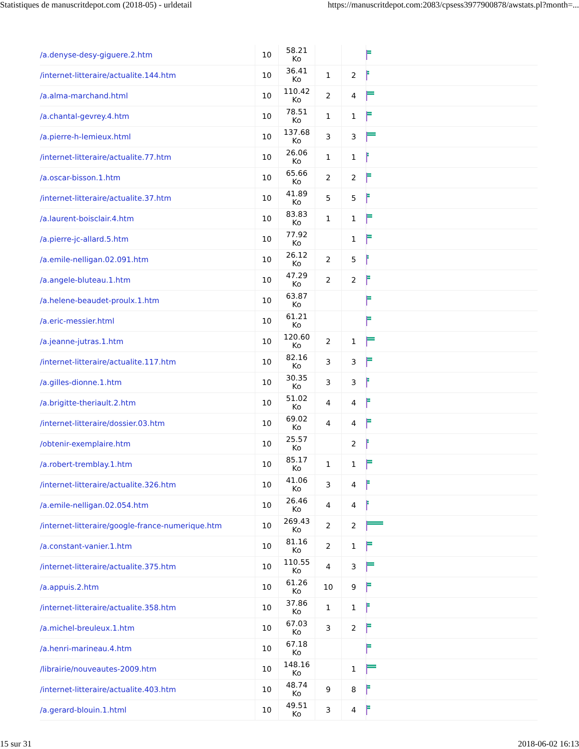Statistiques de manuscritdepot.com (2018-05) - urldetail https://manuscritdepot.com:2083/cpsess3977900878/awstats.pl?month=...
| /a.denyse-desy-giguere.2.htm | 10 | 58.21 Ko | | | |
| /internet-litteraire/actualite.144.htm | 10 | 36.41 Ko | 1 | 2 | |
| /a.alma-marchand.html | 10 | 110.42 Ko | 2 | 4 | |
| /a.chantal-gevrey.4.htm | 10 | 78.51 Ko | 1 | 1 | |
| /a.pierre-h-lemieux.html | 10 | 137.68 Ko | 3 | 3 | |
| /internet-litteraire/actualite.77.htm | 10 | 26.06 Ko | 1 | 1 | |
| /a.oscar-bisson.1.htm | 10 | 65.66 Ko | 2 | 2 | |
| /internet-litteraire/actualite.37.htm | 10 | 41.89 Ko | 5 | 5 | |
| /a.laurent-boisclair.4.htm | 10 | 83.83 Ko | 1 | 1 | |
| /a.pierre-jc-allard.5.htm | 10 | 77.92 Ko | | 1 | |
| /a.emile-nelligan.02.091.htm | 10 | 26.12 Ko | 2 | 5 | |
| /a.angele-bluteau.1.htm | 10 | 47.29 Ko | 2 | 2 | |
| /a.helene-beaudet-proulx.1.htm | 10 | 63.87 Ko | | | |
| /a.eric-messier.html | 10 | 61.21 Ko | | | |
| /a.jeanne-jutras.1.htm | 10 | 120.60 Ko | 2 | 1 | |
| /internet-litteraire/actualite.117.htm | 10 | 82.16 Ko | 3 | 3 | |
| /a.gilles-dionne.1.htm | 10 | 30.35 Ko | 3 | 3 | |
| /a.brigitte-theriault.2.htm | 10 | 51.02 Ko | 4 | 4 | |
| /internet-litteraire/dossier.03.htm | 10 | 69.02 Ko | 4 | 4 | |
| /obtenir-exemplaire.htm | 10 | 25.57 Ko | | 2 | |
| /a.robert-tremblay.1.htm | 10 | 85.17 Ko | 1 | 1 | |
| /internet-litteraire/actualite.326.htm | 10 | 41.06 Ko | 3 | 4 | |
| /a.emile-nelligan.02.054.htm | 10 | 26.46 Ko | 4 | 4 | |
| /internet-litteraire/google-france-numerique.htm | 10 | 269.43 Ko | 2 | 2 | |
| /a.constant-vanier.1.htm | 10 | 81.16 Ko | 2 | 1 | |
| /internet-litteraire/actualite.375.htm | 10 | 110.55 Ko | 4 | 3 | |
| /a.appuis.2.htm | 10 | 61.26 Ko | 10 | 9 | |
| /internet-litteraire/actualite.358.htm | 10 | 37.86 Ko | 1 | 1 | |
| /a.michel-breuleux.1.htm | 10 | 67.03 Ko | 3 | 2 | |
| /a.henri-marineau.4.htm | 10 | 67.18 Ko | | | |
| /librairie/nouveautes-2009.htm | 10 | 148.16 Ko | | 1 | |
| /internet-litteraire/actualite.403.htm | 10 | 48.74 Ko | 9 | 8 | |
| /a.gerard-blouin.1.html | 10 | 49.51 Ko | 3 | 4 | |
15 sur 31 2018-06-02 16:13